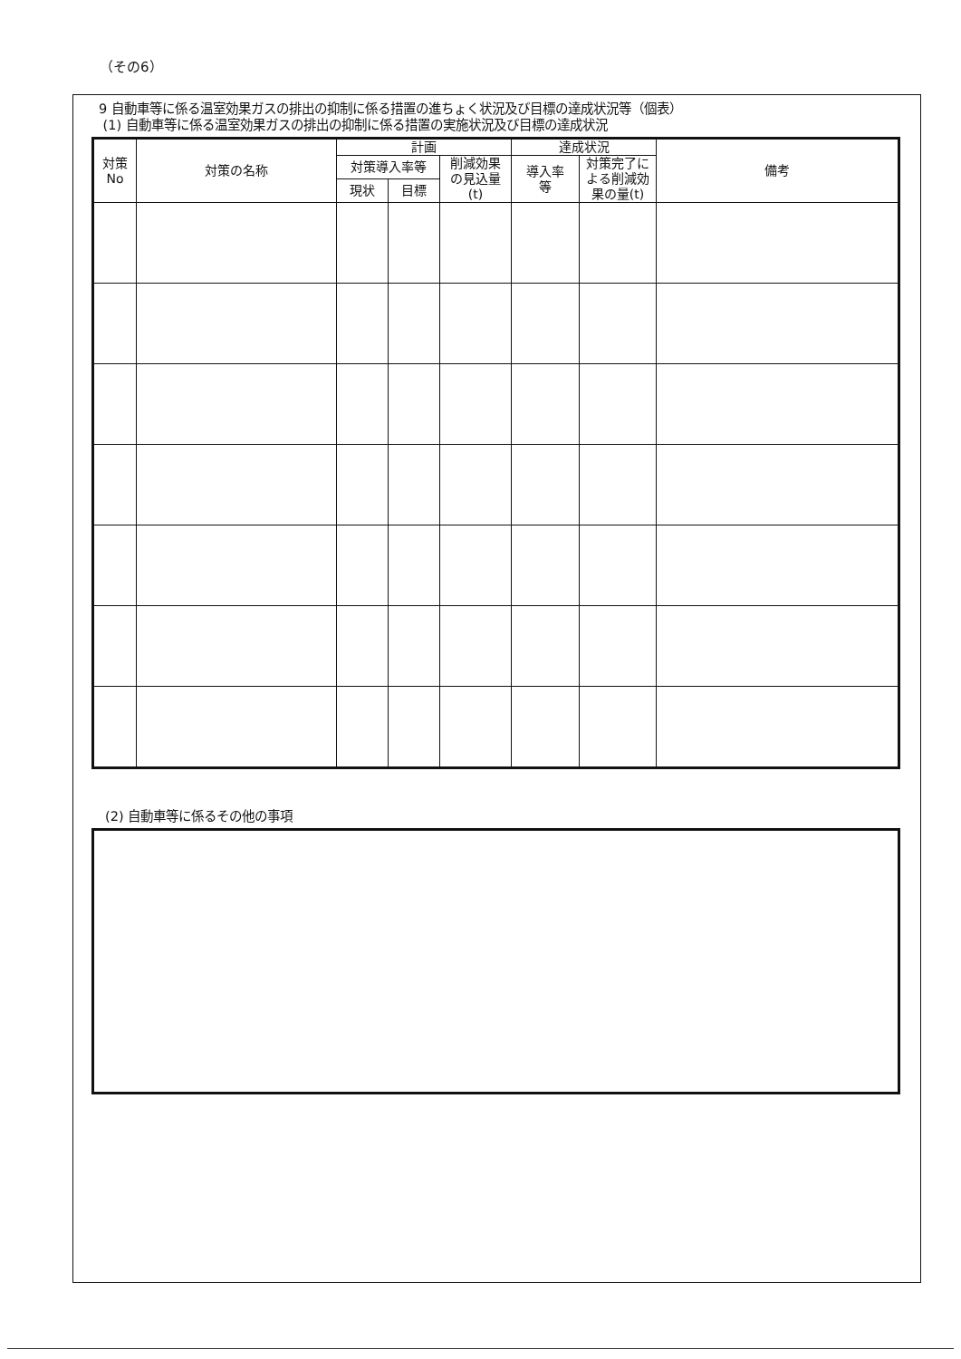（その6）
9 自動車等に係る温室効果ガスの排出の抑制に係る措置の進ちょく状況及び目標の達成状況等（個表）
(1) 自動車等に係る温室効果ガスの排出の抑制に係る措置の実施状況及び目標の達成状況
| 対策 No | 対策の名称 | 計画 | | | 達成状況 | | 備考 |
| --- | --- | --- | --- | --- | --- | --- | --- |
| | | 対策導入率等 | | 削減効果 の見込量 (t) | 導入率 等 | 対策完了に よる削減効 果の量(t) | |
| | | 現状 | 目標 | | | | |
(2) 自動車等に係るその他の事項